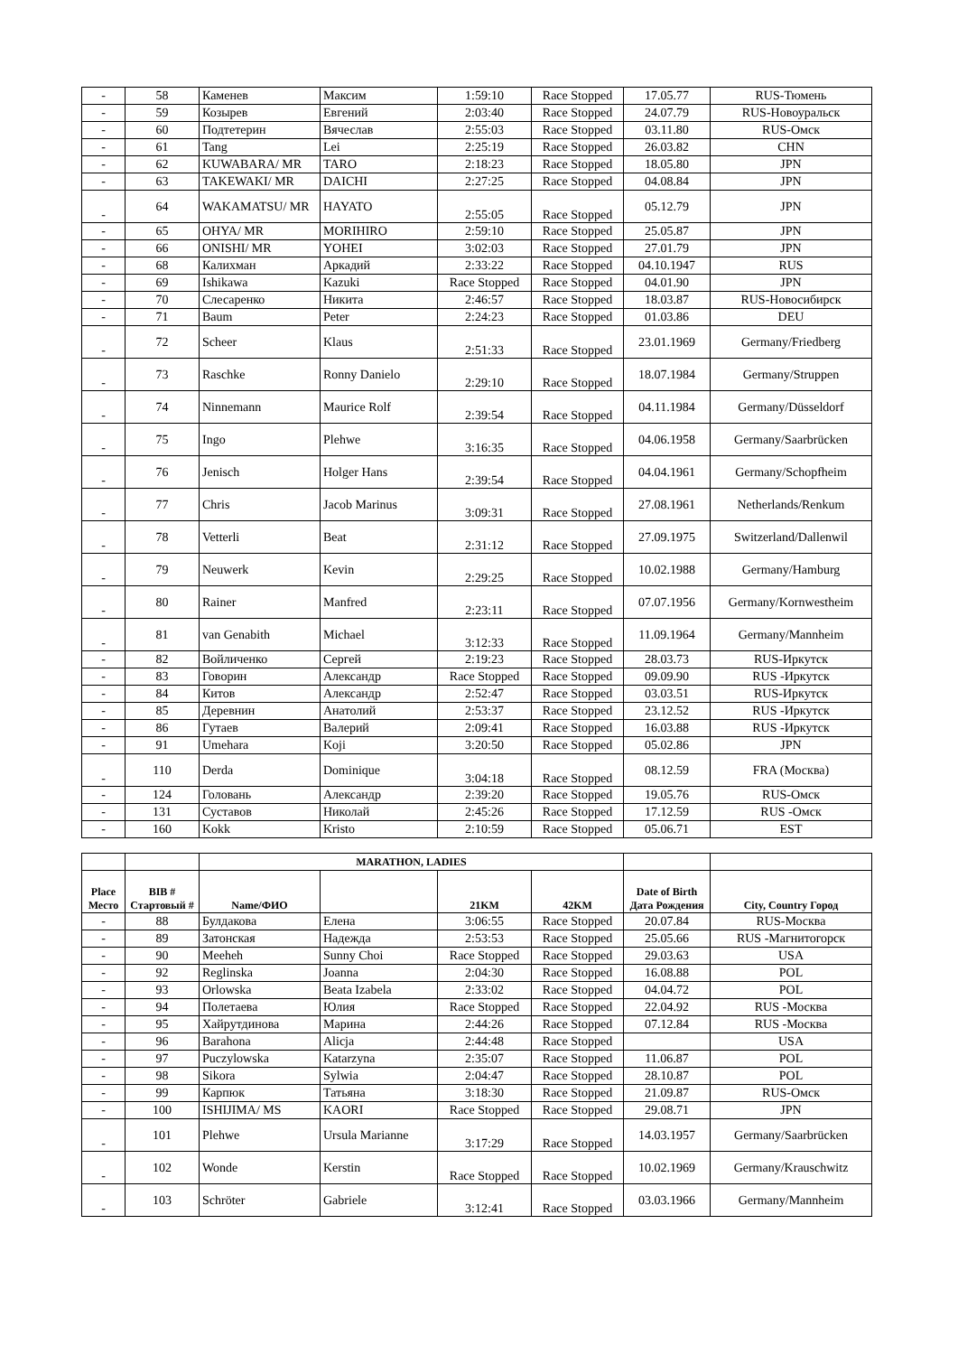| - | 58 | Каменев | Максим | 1:59:10 | Race Stopped | 17.05.77 | RUS-Тюмень |
| - | 59 | Козырев | Евгений | 2:03:40 | Race Stopped | 24.07.79 | RUS-Новоуральск |
| - | 60 | Подтетерин | Вячеслав | 2:55:03 | Race Stopped | 03.11.80 | RUS-Омск |
| - | 61 | Tang | Lei | 2:25:19 | Race Stopped | 26.03.82 | CHN |
| - | 62 | KUWABARA/ MR | TARO | 2:18:23 | Race Stopped | 18.05.80 | JPN |
| - | 63 | TAKEWAKI/ MR | DAICHI | 2:27:25 | Race Stopped | 04.08.84 | JPN |
| - | 64 | WAKAMATSU/ MR | HAYATO | 2:55:05 | Race Stopped | 05.12.79 | JPN |
| - | 65 | OHYA/ MR | MORIHIRO | 2:59:10 | Race Stopped | 25.05.87 | JPN |
| - | 66 | ONISHI/ MR | YOHEI | 3:02:03 | Race Stopped | 27.01.79 | JPN |
| - | 68 | Калихман | Аркадий | 2:33:22 | Race Stopped | 04.10.1947 | RUS |
| - | 69 | Ishikawa | Kazuki | Race Stopped | Race Stopped | 04.01.90 | JPN |
| - | 70 | Слесаренко | Никита | 2:46:57 | Race Stopped | 18.03.87 | RUS-Новосибирск |
| - | 71 | Baum | Peter | 2:24:23 | Race Stopped | 01.03.86 | DEU |
| - | 72 | Scheer | Klaus | 2:51:33 | Race Stopped | 23.01.1969 | Germany/Friedberg |
| - | 73 | Raschke | Ronny Danielo | 2:29:10 | Race Stopped | 18.07.1984 | Germany/Struppen |
| - | 74 | Ninnemann | Maurice Rolf | 2:39:54 | Race Stopped | 04.11.1984 | Germany/Düsseldorf |
| - | 75 | Ingo | Plehwe | 3:16:35 | Race Stopped | 04.06.1958 | Germany/Saarbrücken |
| - | 76 | Jenisch | Holger Hans | 2:39:54 | Race Stopped | 04.04.1961 | Germany/Schopfheim |
| - | 77 | Chris | Jacob Marinus | 3:09:31 | Race Stopped | 27.08.1961 | Netherlands/Renkum |
| - | 78 | Vetterli | Beat | 2:31:12 | Race Stopped | 27.09.1975 | Switzerland/Dallenwil |
| - | 79 | Neuwerk | Kevin | 2:29:25 | Race Stopped | 10.02.1988 | Germany/Hamburg |
| - | 80 | Rainer | Manfred | 2:23:11 | Race Stopped | 07.07.1956 | Germany/Kornwestheim |
| - | 81 | van Genabith | Michael | 3:12:33 | Race Stopped | 11.09.1964 | Germany/Mannheim |
| - | 82 | Войличенко | Сергей | 2:19:23 | Race Stopped | 28.03.73 | RUS-Иркутск |
| - | 83 | Говорин | Александр | Race Stopped | Race Stopped | 09.09.90 | RUS -Иркутск |
| - | 84 | Китов | Александр | 2:52:47 | Race Stopped | 03.03.51 | RUS-Иркутск |
| - | 85 | Деревнин | Анатолий | 2:53:37 | Race Stopped | 23.12.52 | RUS -Иркутск |
| - | 86 | Гутаев | Валерий | 2:09:41 | Race Stopped | 16.03.88 | RUS -Иркутск |
| - | 91 | Umehara | Koji | 3:20:50 | Race Stopped | 05.02.86 | JPN |
| - | 110 | Derda | Dominique | 3:04:18 | Race Stopped | 08.12.59 | FRA (Москва) |
| - | 124 | Головань | Александр | 2:39:20 | Race Stopped | 19.05.76 | RUS-Омск |
| - | 131 | Суставов | Николай | 2:45:26 | Race Stopped | 17.12.59 | RUS -Омск |
| - | 160 | Kokk | Kristo | 2:10:59 | Race Stopped | 05.06.71 | EST |
| | | MARATHON, LADIES | | | | | |
| --- | --- | --- | --- | --- | --- | --- | --- |
| Place Место | BIB # Стартовый # | Name/ФИО | | 21KM | 42KM | Date of Birth Дата Рождения | City, Country Город |
| - | 88 | Булдакова | Елена | 3:06:55 | Race Stopped | 20.07.84 | RUS-Москва |
| - | 89 | Затонская | Надежда | 2:53:53 | Race Stopped | 25.05.66 | RUS -Магнитогорск |
| - | 90 | Meeheh | Sunny Choi | Race Stopped | Race Stopped | 29.03.63 | USA |
| - | 92 | Reglinska | Joanna | 2:04:30 | Race Stopped | 16.08.88 | POL |
| - | 93 | Orlowska | Beata Izabela | 2:33:02 | Race Stopped | 04.04.72 | POL |
| - | 94 | Полетаева | Юлия | Race Stopped | Race Stopped | 22.04.92 | RUS -Москва |
| - | 95 | Хайрутдинова | Марина | 2:44:26 | Race Stopped | 07.12.84 | RUS -Москва |
| - | 96 | Barahona | Alicja | 2:44:48 | Race Stopped | | USA |
| - | 97 | Puczylowska | Katarzyna | 2:35:07 | Race Stopped | 11.06.87 | POL |
| - | 98 | Sikora | Sylwia | 2:04:47 | Race Stopped | 28.10.87 | POL |
| - | 99 | Карпюк | Татьяна | 3:18:30 | Race Stopped | 21.09.87 | RUS-Омск |
| - | 100 | ISHIJIMA/ MS | KAORI | Race Stopped | Race Stopped | 29.08.71 | JPN |
| - | 101 | Plehwe | Ursula Marianne | 3:17:29 | Race Stopped | 14.03.1957 | Germany/Saarbrücken |
| - | 102 | Wonde | Kerstin | Race Stopped | Race Stopped | 10.02.1969 | Germany/Krauschwitz |
| - | 103 | Schröter | Gabriele | 3:12:41 | Race Stopped | 03.03.1966 | Germany/Mannheim |